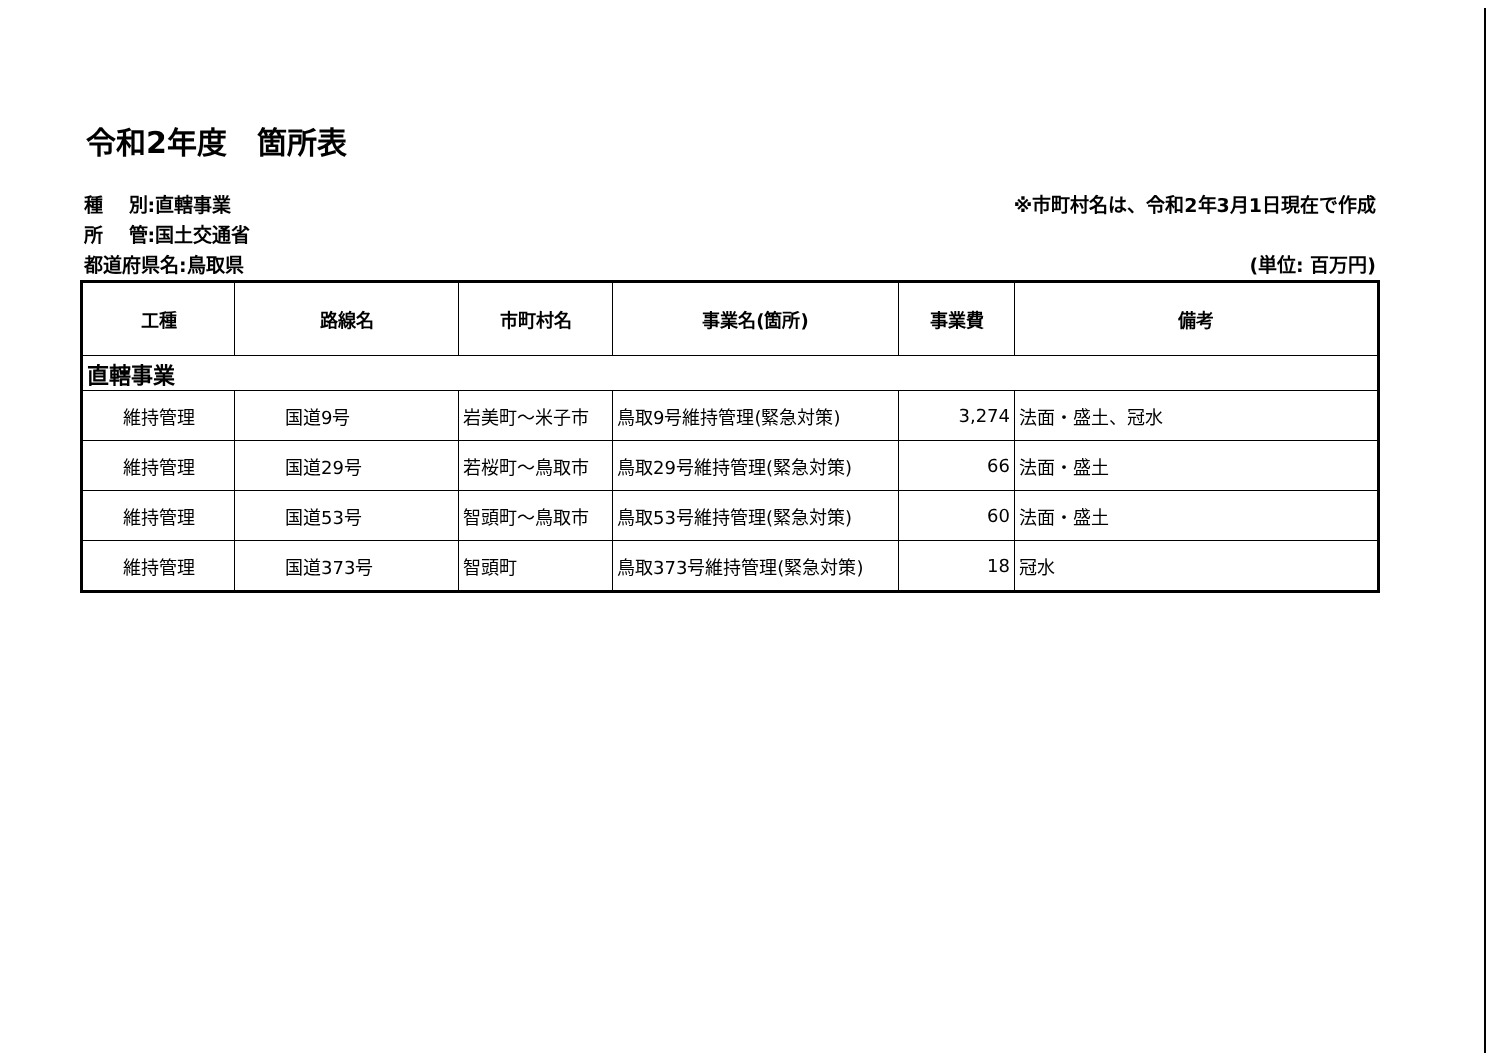令和2年度　箇所表
種　 別:直轄事業 ※市町村名は、令和2年3月1日現在で作成
所　 管:国土交通省
都道府県名:鳥取県 (単位: 百万円)
| 工種 | 路線名 | 市町村名 | 事業名(箇所) | 事業費 | 備考 |
| --- | --- | --- | --- | --- | --- |
| 直轄事業 | | | | | |
| 維持管理 | 国道9号 | 岩美町～米子市 | 鳥取9号維持管理(緊急対策) | 3,274 | 法面・盛土、冠水 |
| 維持管理 | 国道29号 | 若桜町～鳥取市 | 鳥取29号維持管理(緊急対策) | 66 | 法面・盛土 |
| 維持管理 | 国道53号 | 智頭町～鳥取市 | 鳥取53号維持管理(緊急対策) | 60 | 法面・盛土 |
| 維持管理 | 国道373号 | 智頭町 | 鳥取373号維持管理(緊急対策) | 18 | 冠水 |